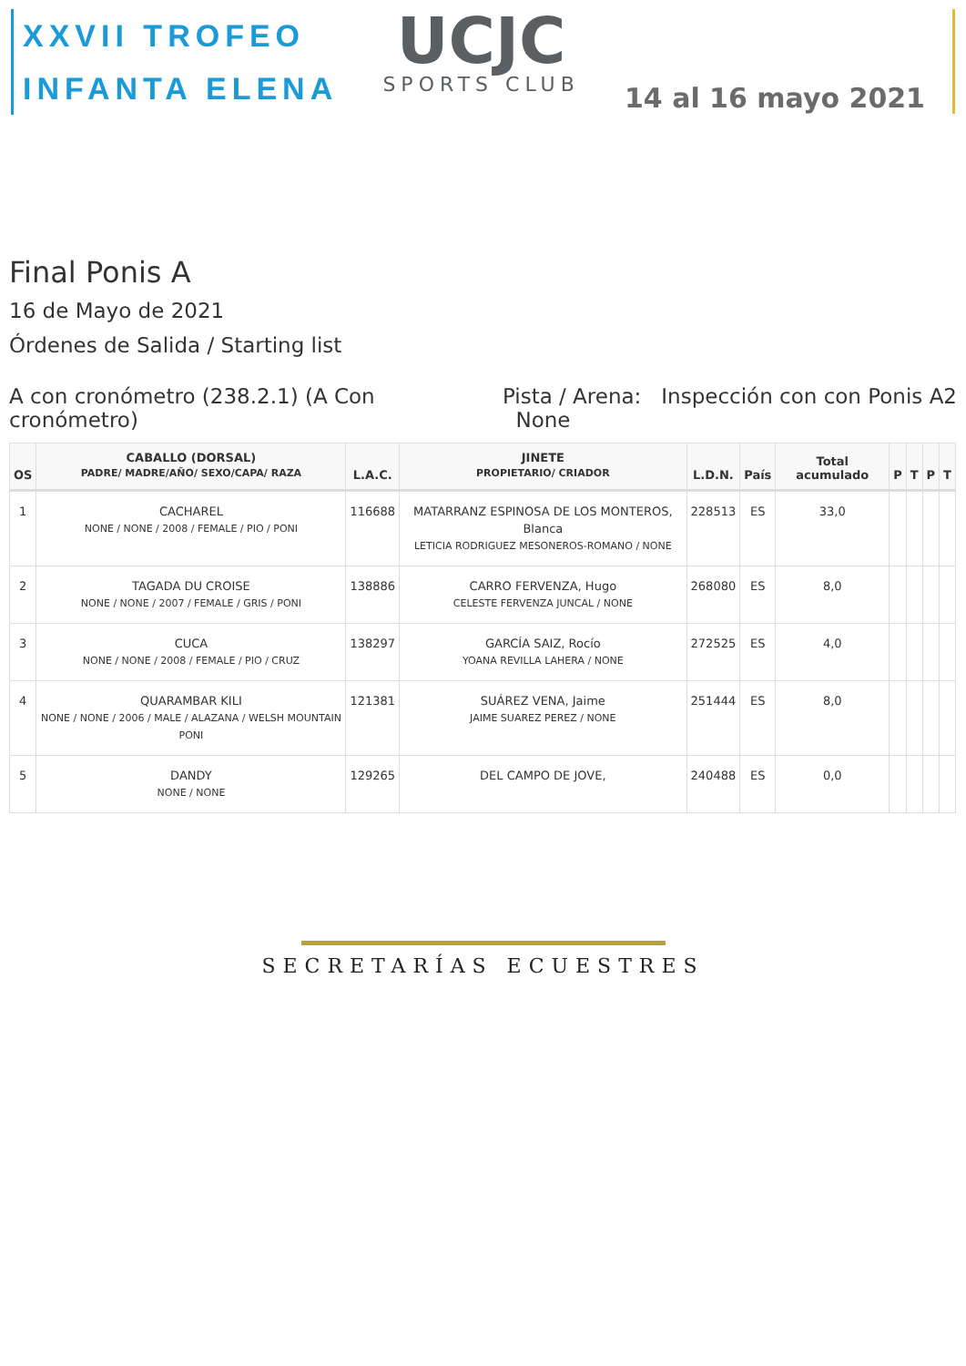XXVII TROFEO
INFANTA ELENA
UCJC
SPORTS CLUB
14 al 16 mayo 2021
Final Ponis A
16 de Mayo de 2021
Órdenes de Salida / Starting list
A con cronómetro (238.2.1) (A Con
cronómetro)
Pista / Arena: Inspección con con Ponis A2
None
| OS | CABALLO (DORSAL) PADRE/ MADRE/AÑO/ SEXO/CAPA/ RAZA | L.A.C. | JINETE PROPIETARIO/ CRIADOR | L.D.N. | País | Total acumulado | P | T | P | T |
| --- | --- | --- | --- | --- | --- | --- | --- | --- | --- | --- |
| 1 | CACHAREL NONE / NONE / 2008 / FEMALE / PIO / PONI | 116688 | MATARRANZ ESPINOSA DE LOS MONTEROS, Blanca LETICIA RODRIGUEZ MESONEROS-ROMANO / NONE | 228513 | ES | 33,0 | | | | |
| 2 | TAGADA DU CROISE NONE / NONE / 2007 / FEMALE / GRIS / PONI | 138886 | CARRO FERVENZA, Hugo CELESTE FERVENZA JUNCAL / NONE | 268080 | ES | 8,0 | | | | |
| 3 | CUCA NONE / NONE / 2008 / FEMALE / PIO / CRUZ | 138297 | GARCÍA SAIZ, Rocío YOANA REVILLA LAHERA / NONE | 272525 | ES | 4,0 | | | | |
| 4 | QUARAMBAR KILI NONE / NONE / 2006 / MALE / ALAZANA / WELSH MOUNTAIN PONI | 121381 | SUÁREZ VENA, Jaime JAIME SUAREZ PEREZ / NONE | 251444 | ES | 8,0 | | | | |
| 5 | DANDY NONE / NONE | 129265 | DEL CAMPO DE JOVE, | 240488 | ES | 0,0 | | | | |
SECRETARÍAS ECUESTRES